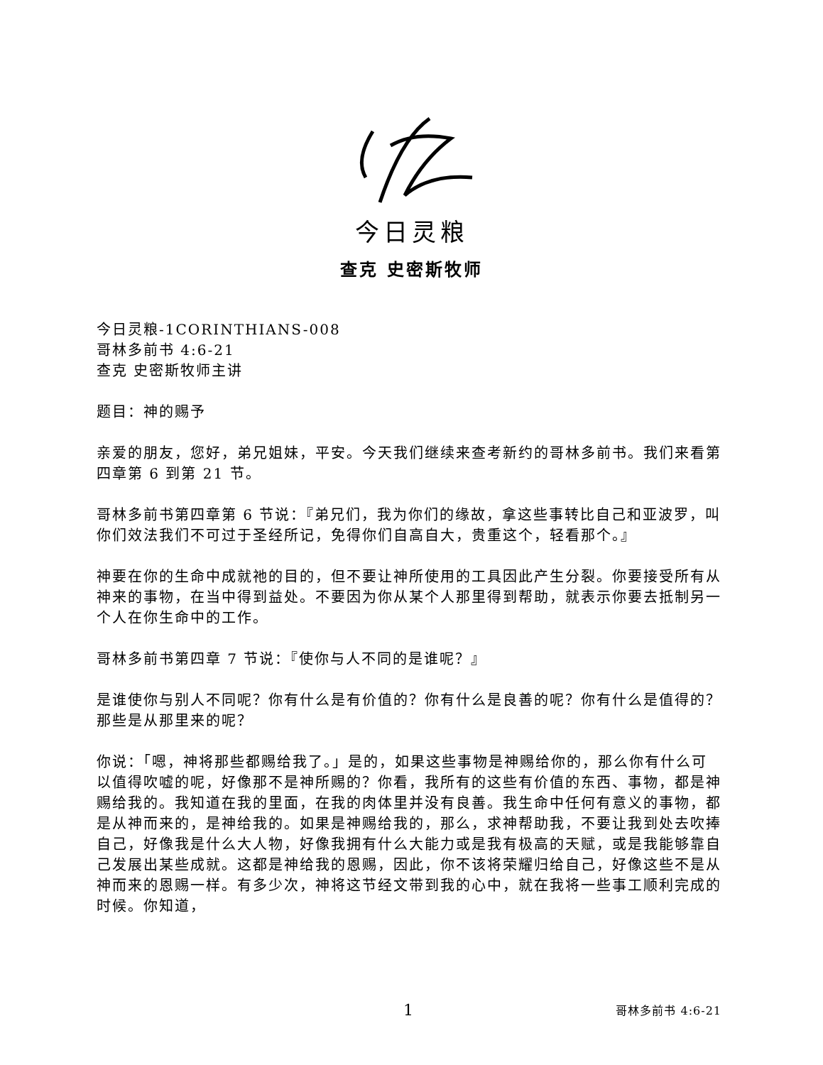今日灵粮
查克 史密斯牧师
今日灵粮-1CORINTHIANS-008
哥林多前书 4:6-21
查克 史密斯牧师主讲
题目：神的赐予
亲爱的朋友，您好，弟兄姐妹，平安。今天我们继续来查考新约的哥林多前书。我们来看第四章第 6 到第 21 节。
哥林多前书第四章第 6 节说：『弟兄们，我为你们的缘故，拿这些事转比自己和亚波罗，叫你们效法我们不可过于圣经所记，免得你们自高自大，贵重这个，轻看那个。』
神要在你的生命中成就祂的目的，但不要让神所使用的工具因此产生分裂。你要接受所有从神来的事物，在当中得到益处。不要因为你从某个人那里得到帮助，就表示你要去抵制另一个人在你生命中的工作。
哥林多前书第四章 7 节说：『使你与人不同的是谁呢？』
是谁使你与别人不同呢？你有什么是有价值的？你有什么是良善的呢？你有什么是值得的？那些是从那里来的呢？
你说：「嗯，神将那些都赐给我了。」是的，如果这些事物是神赐给你的，那么你有什么可以值得吹嘘的呢，好像那不是神所赐的？你看，我所有的这些有价值的东西、事物，都是神赐给我的。我知道在我的里面，在我的肉体里并没有良善。我生命中任何有意义的事物，都是从神而来的，是神给我的。如果是神赐给我的，那么，求神帮助我，不要让我到处去吹捧自己，好像我是什么大人物，好像我拥有什么大能力或是我有极高的天赋，或是我能够靠自己发展出某些成就。这都是神给我的恩赐，因此，你不该将荣耀归给自己，好像这些不是从神而来的恩赐一样。有多少次，神将这节经文带到我的心中，就在我将一些事工顺利完成的时候。你知道，
1 哥林多前书 4:6-21